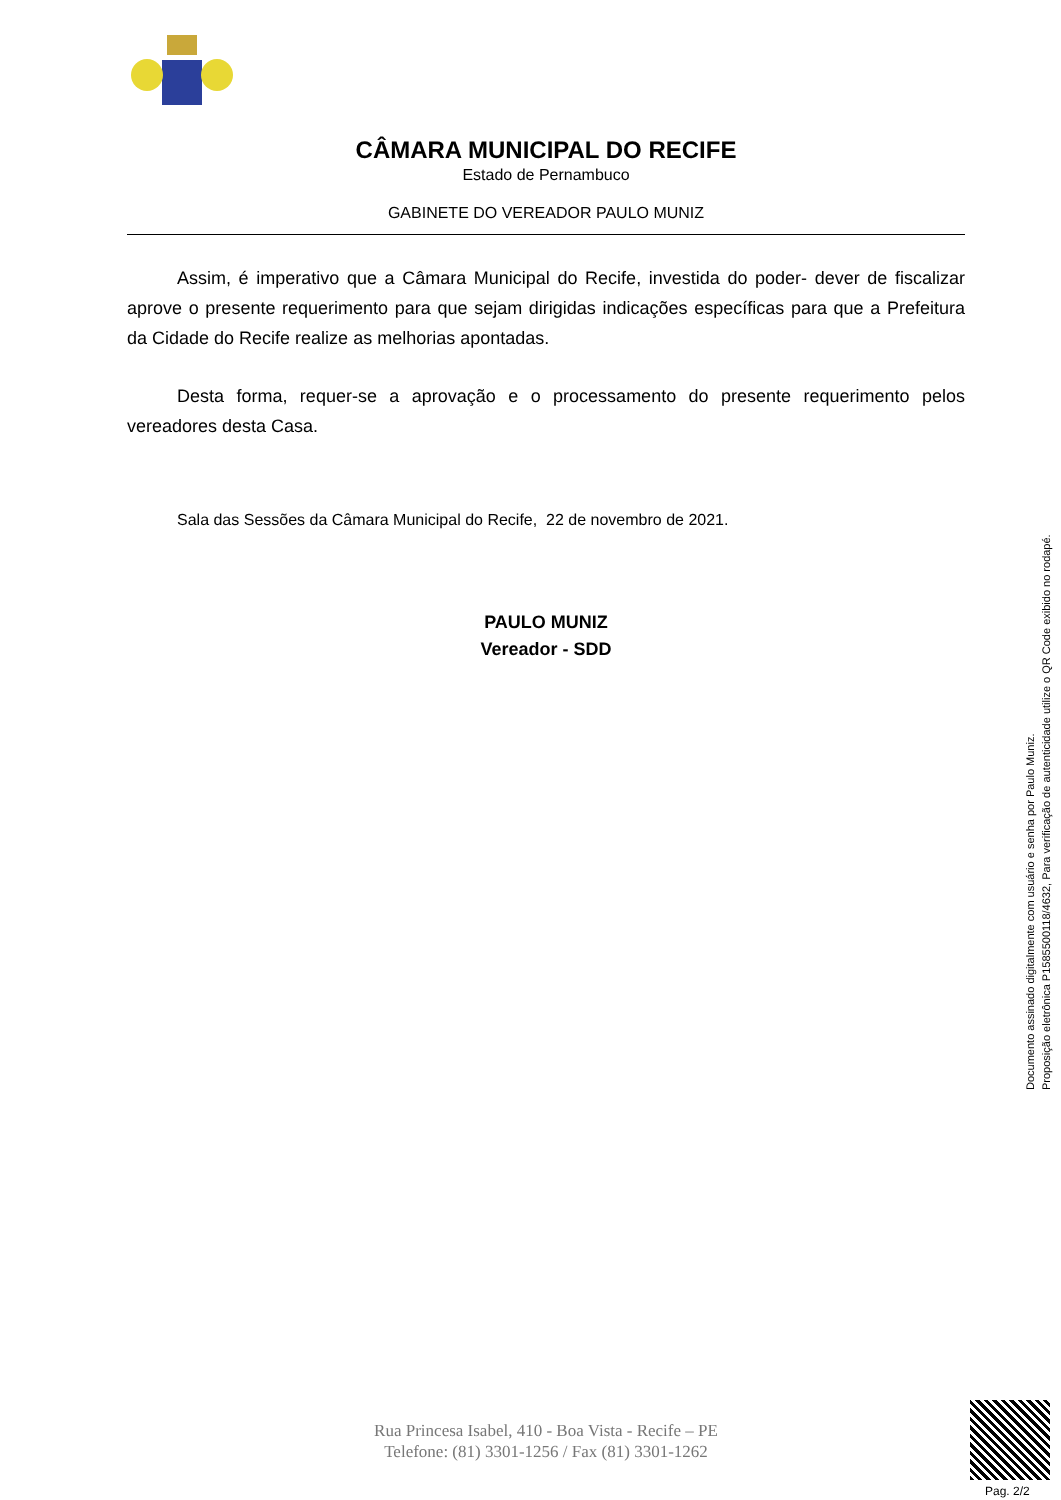CÂMARA MUNICIPAL DO RECIFE
Estado de Pernambuco
GABINETE DO VEREADOR PAULO MUNIZ
Assim, é imperativo que a Câmara Municipal do Recife, investida do poder- dever de fiscalizar aprove o presente requerimento para que sejam dirigidas indicações específicas para que a Prefeitura da Cidade do Recife realize as melhorias apontadas.
Desta forma, requer-se a aprovação e o processamento do presente requerimento pelos vereadores desta Casa.
Sala das Sessões da Câmara Municipal do Recife, 22 de novembro de 2021.
PAULO MUNIZ
Vereador - SDD
Rua Princesa Isabel, 410 - Boa Vista - Recife – PE
Telefone: (81) 3301-1256 / Fax (81) 3301-1262
Documento assinado digitalmente com usuário e senha por Paulo Muniz.
Proposição eletrônica P15855001​18/4632, Para verificação de autenticidade utilize o QR Code exibido no rodapé.
Pag. 2/2